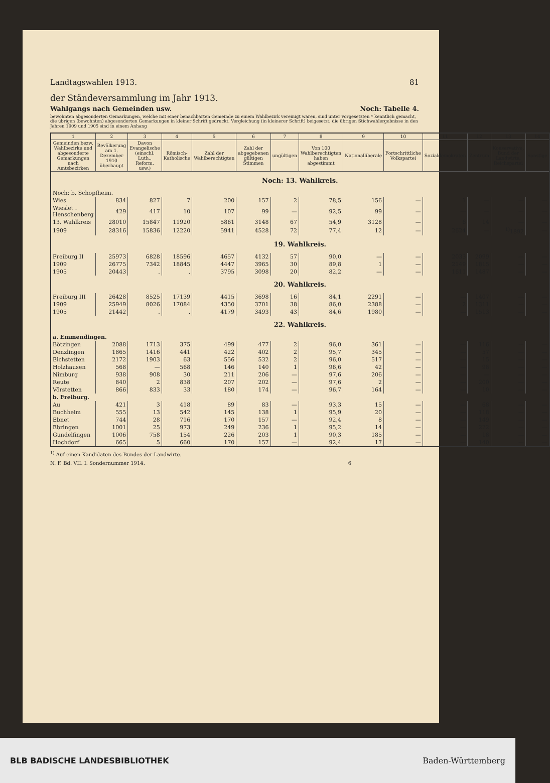Landtagswahlen 1913. 81
der Ständeversammlung im Jahr 1913.
Wahlgangs nach Gemeinden usw. Noch: Tabelle 4.
bewohnten abgesonderten Gemarkungen, welche mit einer benachbarten Gemeinde zu einem Wahlbezirk vereinigt waren, sind unter vorgesetzten * kenntlich gemacht, die übrigen (bewohnten) abgesonderten Gemarkungen in kleiner Schrift gedruckt. Vergleichung (in kleinerer Schrift) beigesetzt; die übrigen Stichwahlergebnisse in den Jahren 1909 und 1905 sind in einem Anhang
| 1 | 2 | 3 | 4 | 5 | 6 | 7 | 8 | 9 | 10 | 11 | 12 | 13 | 14 |
| --- | --- | --- | --- | --- | --- | --- | --- | --- | --- | --- | --- | --- | --- |
| Gemeinden bezw. Wahlbezirke und abgesonderte Gemarkungen nach Amtsbezirken | Bevölkerung am 1. Dezember 1910 überhaupt | Davon Evangelische (einschl. Luth., Reform. usw.) | Römisch-Katholische | Zahl der Wahlberechtigten | Zahl der abgegebenen gültigen Stimmen | ungültigen | Von 100 Wahlberechtigten haben abgestimmt | Nationalliberale | Fortschrittliche Volkspartei | Sozialdemokraten | Zentrum | Konservative, Bund der Landwirte, Reichspartei | Sonstige |
| Noch: 13. Wahlkreis. | | | | | | | | | | | | | |
| Noch: b. Schopfheim. | | | | | | | | | | | | | |
| Wies | 834 | 827 | 7 | 200 | 157 | 2 | 78,5 | 156 | — | 1 | — | — | — |
| Wieslet . Henschenberg | 429 | 417 | 10 | 107 | 99 | — | 92,5 | 99 | — | — | — | — | — |
| 13. Wahlkreis | 28010 | 15847 | 11920 | 5861 | 3148 | 67 | 54,9 | 3128 | — | 6 | 14 | — | — |
| 1909 | 28316 | 15836 | 12220 | 5941 | 4528 | 72 | 77,4 | 12 | — | 2624 | — | <sup>1)</sup> 1892 | — |
| 19. Wahlkreis. | | | | | | | | | | | | | |
| Freiburg II | 25973 | 6828 | 18596 | 4657 | 4132 | 57 | 90,0 | — | — | 2033 | 2099 | — | — |
| 1909 | 26775 | 7342 | 18845 | 4447 | 3965 | 30 | 89,8 | 1 | — | 2149 | 1815 | — | — |
| 1905 | 20443 | . | . | 3795 | 3098 | 20 | 82,2 | — | — | 1611 | 1487 | — | — |
| 20. Wahlkreis. | | | | | | | | | | | | | |
| Freiburg III | 26428 | 8525 | 17139 | 4415 | 3698 | 16 | 84,1 | 2291 | — | — | 1407 | — | — |
| 1909 | 25949 | 8026 | 17084 | 4350 | 3701 | 38 | 86,0 | 2388 | — | 2 | 1311 | — | — |
| 1905 | 21442 | . | . | 4179 | 3493 | 43 | 84,6 | 1980 | — | — | 1513 | — | — |
| 22. Wahlkreis. | | | | | | | | | | | | | |
| a. Emmendingen. | | | | | | | | | | | | | |
| Bötzingen | 2088 | 1713 | 375 | 499 | 477 | 2 | 96,0 | 361 | — | — | 116 | — | — |
| Denzlingen | 1865 | 1416 | 441 | 422 | 402 | 2 | 95,7 | 345 | — | — | 57 | — | — |
| Eichstetten | 2172 | 1903 | 63 | 556 | 532 | 2 | 96,0 | 517 | — | — | 15 | — | — |
| Holzhausen | 568 | — | 568 | 146 | 140 | 1 | 96,6 | 42 | — | — | 98 | — | — |
| Nimburg | 938 | 908 | 30 | 211 | 206 | — | 97,6 | 206 | — | — | — | — | — |
| Reute | 840 | 2 | 838 | 207 | 202 | — | 97,6 | 2 | — | — | 200 | — | — |
| Vörstetten | 866 | 833 | 33 | 180 | 174 | — | 96,7 | 164 | — | — | 10 | — | — |
| b. Freiburg. | | | | | | | | | | | | | |
| Au | 421 | 3 | 418 | 89 | 83 | — | 93,3 | 15 | — | — | 68 | — | — |
| Buchheim | 555 | 13 | 542 | 145 | 138 | 1 | 95,9 | 20 | — | — | 118 | — | — |
| Ebnet | 744 | 28 | 716 | 170 | 157 | — | 92,4 | 8 | — | — | 149 | — | — |
| Ebringen | 1001 | 25 | 973 | 249 | 236 | 1 | 95,2 | 14 | — | — | 222 | — | — |
| Gundelfingen | 1006 | 758 | 154 | 226 | 203 | 1 | 90,3 | 185 | — | — | 18 | — | — |
| Hochdorf | 665 | 5 | 660 | 170 | 157 | — | 92,4 | 17 | — | — | 140 | — | — |
<sup>1)</sup> Auf einen Kandidaten des Bundes der Landwirte.
N. F. Bd. VII. I. Sondernummer 1914. 6
BLB BADISCHE LANDESBIBLIOTHEK Baden-Württemberg